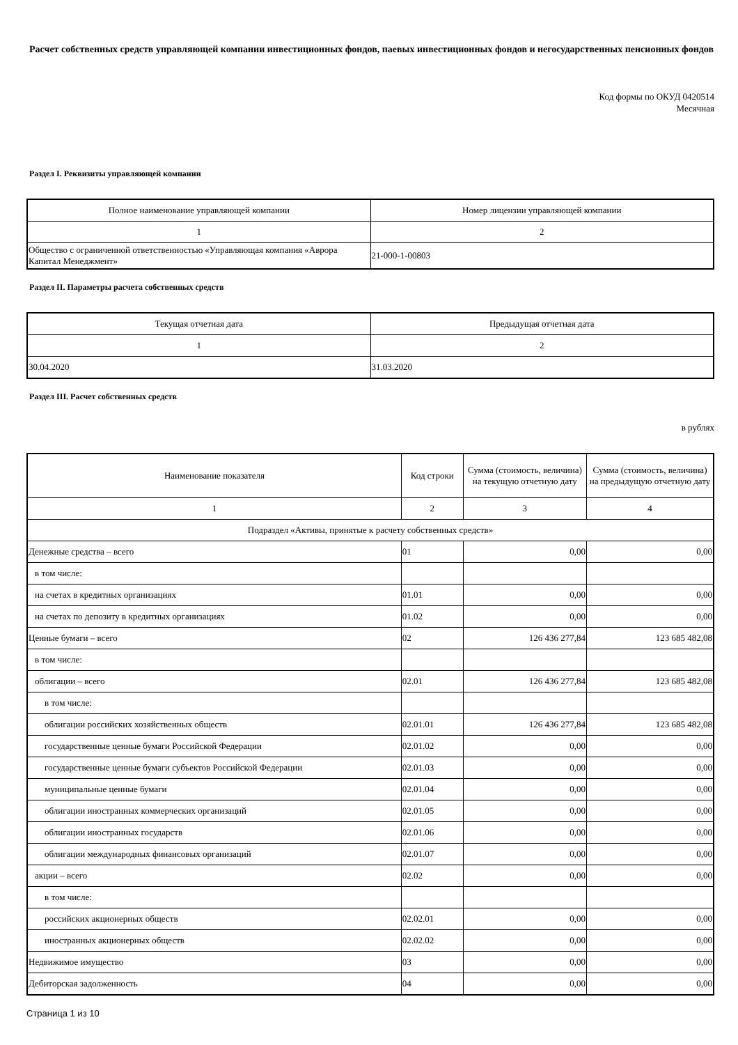Расчет собственных средств управляющей компании инвестиционных фондов, паевых инвестиционных фондов и негосударственных пенсионных фондов
Код формы по ОКУД 0420514
Месячная
Раздел I. Реквизиты управляющей компании
| Полное наименование управляющей компании | Номер лицензии управляющей компании |
| --- | --- |
| 1 | 2 |
| Общество с ограниченной ответственностью «Управляющая компания «Аврора Капитал Менеджмент» | 21-000-1-00803 |
Раздел II. Параметры расчета собственных средств
| Текущая отчетная дата | Предыдущая отчетная дата |
| --- | --- |
| 1 | 2 |
| 30.04.2020 | 31.03.2020 |
Раздел III. Расчет собственных средств
в рублях
| Наименование показателя | Код строки | Сумма (стоимость, величина) на текущую отчетную дату | Сумма (стоимость, величина) на предыдущую отчетную дату |
| --- | --- | --- | --- |
| 1 | 2 | 3 | 4 |
| Подраздел «Активы, принятые к расчету собственных средств» | | | |
| Денежные средства – всего | 01 | 0,00 | 0,00 |
| в том числе: | | | |
| на счетах в кредитных организациях | 01.01 | 0,00 | 0,00 |
| на счетах по депозиту в кредитных организациях | 01.02 | 0,00 | 0,00 |
| Ценные бумаги – всего | 02 | 126 436 277,84 | 123 685 482,08 |
| в том числе: | | | |
| облигации – всего | 02.01 | 126 436 277,84 | 123 685 482,08 |
| в том числе: | | | |
| облигации российских хозяйственных обществ | 02.01.01 | 126 436 277,84 | 123 685 482,08 |
| государственные ценные бумаги Российской Федерации | 02.01.02 | 0,00 | 0,00 |
| государственные ценные бумаги субъектов Российской Федерации | 02.01.03 | 0,00 | 0,00 |
| муниципальные ценные бумаги | 02.01.04 | 0,00 | 0,00 |
| облигации иностранных коммерческих организаций | 02.01.05 | 0,00 | 0,00 |
| облигации иностранных государств | 02.01.06 | 0,00 | 0,00 |
| облигации международных финансовых организаций | 02.01.07 | 0,00 | 0,00 |
| акции – всего | 02.02 | 0,00 | 0,00 |
| в том числе: | | | |
| российских акционерных обществ | 02.02.01 | 0,00 | 0,00 |
| иностранных акционерных обществ | 02.02.02 | 0,00 | 0,00 |
| Недвижимое имущество | 03 | 0,00 | 0,00 |
| Дебиторская задолженность | 04 | 0,00 | 0,00 |
Страница 1 из 10